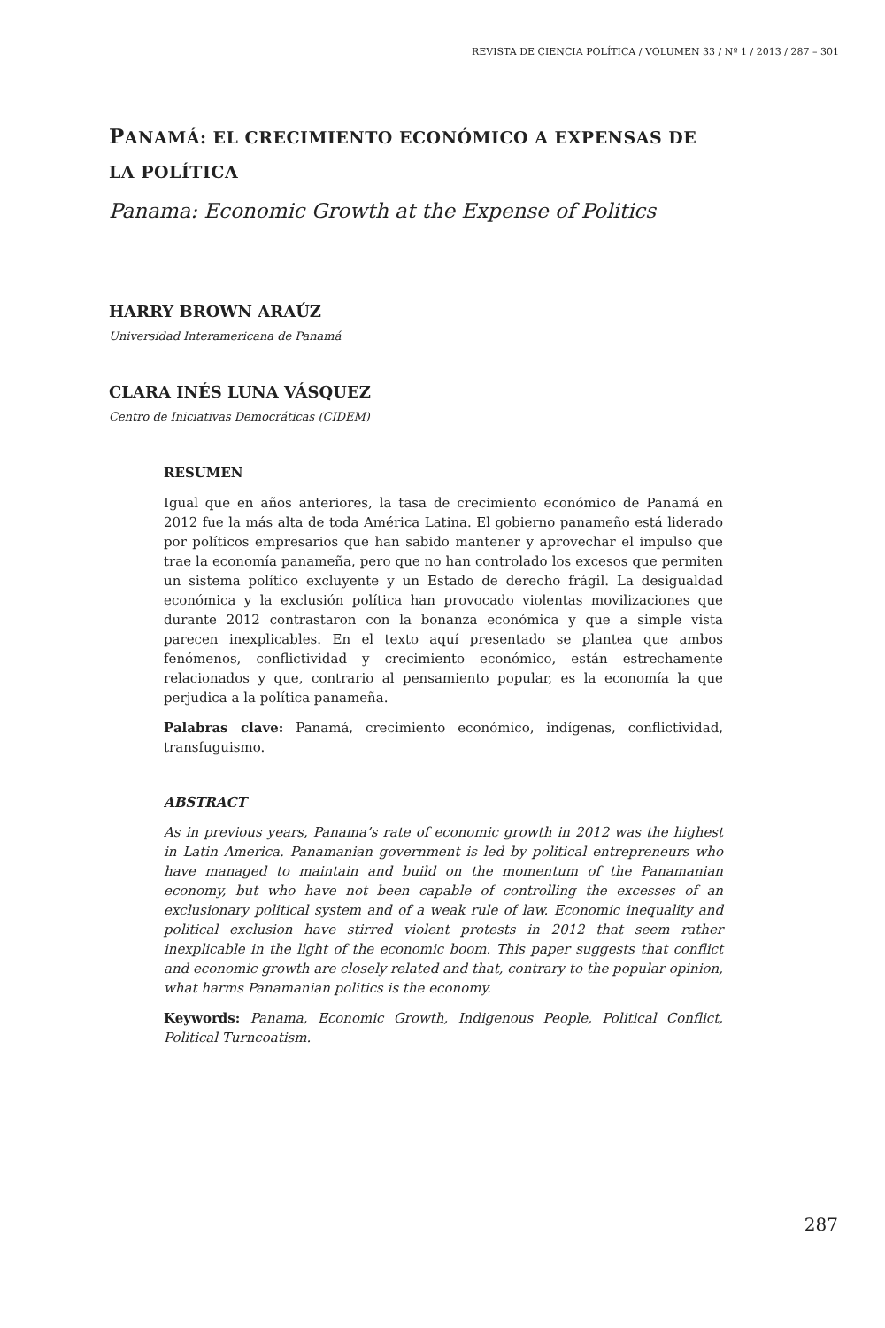REVISTA DE CIENCIA POLÍTICA / VOLUMEN 33 / Nº 1 / 2013 / 287 – 301
PANAMÁ: EL CRECIMIENTO ECONÓMICO A EXPENSAS DE LA POLÍTICA
Panama: Economic Growth at the Expense of Politics
HARRY BROWN ARAÚZ
Universidad Interamericana de Panamá
CLARA INÉS LUNA VÁSQUEZ
Centro de Iniciativas Democráticas (CIDEM)
RESUMEN
Igual que en años anteriores, la tasa de crecimiento económico de Panamá en 2012 fue la más alta de toda América Latina. El gobierno panameño está liderado por políticos empresarios que han sabido mantener y aprovechar el impulso que trae la economía panameña, pero que no han controlado los excesos que permiten un sistema político excluyente y un Estado de derecho frágil. La desigualdad económica y la exclusión política han provocado violentas movilizaciones que durante 2012 contrastaron con la bonanza económica y que a simple vista parecen inexplicables. En el texto aquí presentado se plantea que ambos fenómenos, conflictividad y crecimiento económico, están estrechamente relacionados y que, contrario al pensamiento popular, es la economía la que perjudica a la política panameña.
Palabras clave: Panamá, crecimiento económico, indígenas, conflictividad, transfuguismo.
ABSTRACT
As in previous years, Panama’s rate of economic growth in 2012 was the highest in Latin America. Panamanian government is led by political entrepreneurs who have managed to maintain and build on the momentum of the Panamanian economy, but who have not been capable of controlling the excesses of an exclusionary political system and of a weak rule of law. Economic inequality and political exclusion have stirred violent protests in 2012 that seem rather inexplicable in the light of the economic boom. This paper suggests that conflict and economic growth are closely related and that, contrary to the popular opinion, what harms Panamanian politics is the economy.
Keywords: Panama, Economic Growth, Indigenous People, Political Conflict, Political Turncoatism.
287